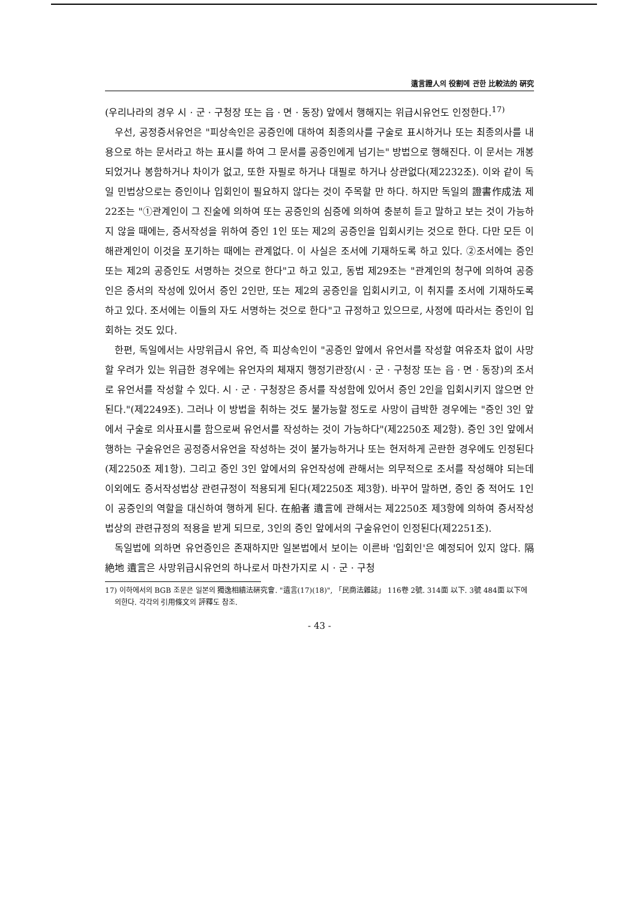遺言證人의 役割에 관한 比較法的 硏究
(우리나라의 경우 시 · 군 · 구청장 또는 읍 · 면 · 동장) 앞에서 행해지는 위급시유언도 인정한다.<sup>17)</sup>
우선, 공정증서유언은 "피상속인은 공증인에 대하여 최종의사를 구술로 표시하거나 또는 최종의사를 내용으로 하는 문서라고 하는 표시를 하여 그 문서를 공증인에게 넘기는" 방법으로 행해진다. 이 문서는 개봉되었거나 봉함하거나 차이가 없고, 또한 자필로 하거나 대필로 하거나 상관없다(제2232조). 이와 같이 독일 민법상으로는 증인이나 입회인이 필요하지 않다는 것이 주목할 만 하다. 하지만 독일의 證書作成法 제22조는 "①관계인이 그 진술에 의하여 또는 공증인의 심증에 의하여 충분히 듣고 말하고 보는 것이 가능하지 않을 때에는, 증서작성을 위하여 증인 1인 또는 제2의 공증인을 입회시키는 것으로 한다. 다만 모든 이해관계인이 이것을 포기하는 때에는 관계없다. 이 사실은 조서에 기재하도록 하고 있다. ②조서에는 증인 또는 제2의 공증인도 서명하는 것으로 한다"고 하고 있고, 동법 제29조는 "관계인의 청구에 의하여 공증인은 증서의 작성에 있어서 증인 2인만, 또는 제2의 공증인을 입회시키고, 이 취지를 조서에 기재하도록 하고 있다. 조서에는 이들의 자도 서명하는 것으로 한다"고 규정하고 있으므로, 사정에 따라서는 증인이 입회하는 것도 있다.
한편, 독일에서는 사망위급시 유언, 즉 피상속인이 "공증인 앞에서 유언서를 작성할 여유조차 없이 사망할 우려가 있는 위급한 경우에는 유언자의 체재지 행정기관장(시 · 군 · 구청장 또는 읍 · 면 · 동장)의 조서로 유언서를 작성할 수 있다. 시 · 군 · 구청장은 증서를 작성함에 있어서 증인 2인을 입회시키지 않으면 안된다."(제2249조). 그러나 이 방법을 취하는 것도 불가능할 정도로 사망이 급박한 경우에는 "증인 3인 앞에서 구술로 의사표시를 함으로써 유언서를 작성하는 것이 가능하다"(제2250조 제2항). 증인 3인 앞에서 행하는 구술유언은 공정증서유언을 작성하는 것이 불가능하거나 또는 현저하게 곤란한 경우에도 인정된다(제2250조 제1항). 그리고 증인 3인 앞에서의 유언작성에 관해서는 의무적으로 조서를 작성해야 되는데 이외에도 증서작성법상 관련규정이 적용되게 된다(제2250조 제3항). 바꾸어 말하면, 증인 중 적어도 1인이 공증인의 역할을 대신하여 행하게 된다. 在船者 遺言에 관해서는 제2250조 제3항에 의하여 증서작성법상의 관련규정의 적용을 받게 되므로, 3인의 증인 앞에서의 구술유언이 인정된다(제2251조).
독일법에 의하면 유언증인은 존재하지만 일본법에서 보이는 이른바 '입회인'은 예정되어 있지 않다. 隔絶地 遺言은 사망위급시유언의 하나로서 마찬가지로 시 · 군 · 구청
17) 이하에서의 BGB 조문은 일본의 獨逸相續法硏究會. "遺言(17)(18)", 「民商法雜誌」 116卷 2號. 314面 以下. 3號 484面 以下에 의한다. 각각의 引用條文의 評釋도 참조.
- 43 -